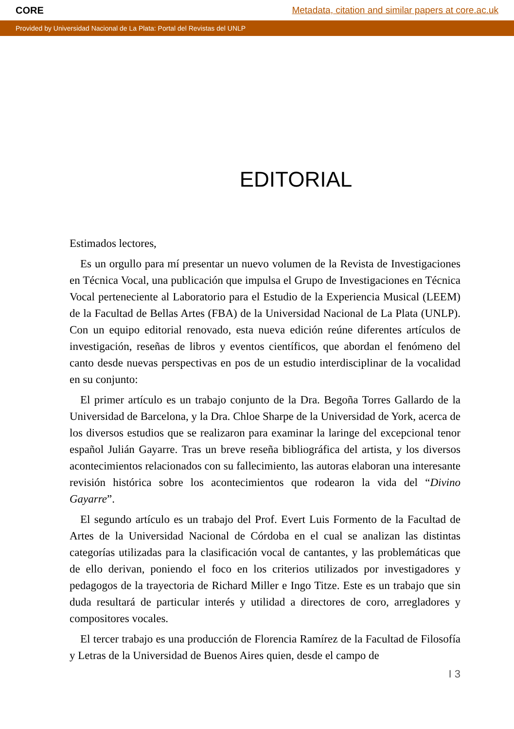CORE Metadata, citation and similar papers at core.ac.uk
Provided by Universidad Nacional de La Plata: Portal del Revistas del UNLP
EDITORIAL
Estimados lectores,
Es un orgullo para mí presentar un nuevo volumen de la Revista de Investigaciones en Técnica Vocal, una publicación que impulsa el Grupo de Investigaciones en Técnica Vocal perteneciente al Laboratorio para el Estudio de la Experiencia Musical (LEEM) de la Facultad de Bellas Artes (FBA) de la Universidad Nacional de La Plata (UNLP). Con un equipo editorial renovado, esta nueva edición reúne diferentes artículos de investigación, reseñas de libros y eventos científicos, que abordan el fenómeno del canto desde nuevas perspectivas en pos de un estudio interdisciplinar de la vocalidad en su conjunto:
El primer artículo es un trabajo conjunto de la Dra. Begoña Torres Gallardo de la Universidad de Barcelona, y la Dra. Chloe Sharpe de la Universidad de York, acerca de los diversos estudios que se realizaron para examinar la laringe del excepcional tenor español Julián Gayarre. Tras un breve reseña bibliográfica del artista, y los diversos acontecimientos relacionados con su fallecimiento, las autoras elaboran una interesante revisión histórica sobre los acontecimientos que rodearon la vida del “Divino Gayarre”.
El segundo artículo es un trabajo del Prof. Evert Luis Formento de la Facultad de Artes de la Universidad Nacional de Córdoba en el cual se analizan las distintas categorías utilizadas para la clasificación vocal de cantantes, y las problemáticas que de ello derivan, poniendo el foco en los criterios utilizados por investigadores y pedagogos de la trayectoria de Richard Miller e Ingo Titze. Este es un trabajo que sin duda resultará de particular interés y utilidad a directores de coro, arregladores y compositores vocales.
El tercer trabajo es una producción de Florencia Ramírez de la Facultad de Filosofía y Letras de la Universidad de Buenos Aires quien, desde el campo de
I 3